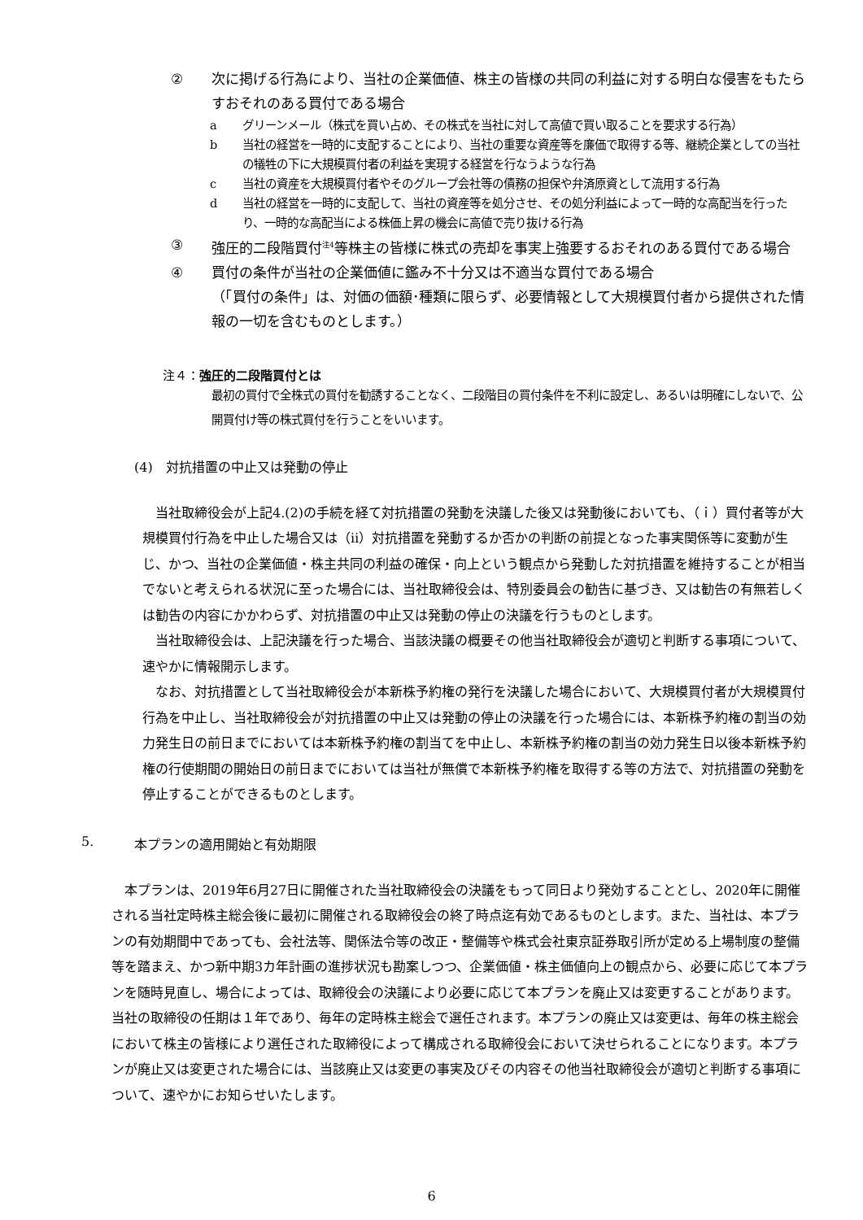② 次に掲げる行為により、当社の企業価値、株主の皆様の共同の利益に対する明白な侵害をもたらすおそれのある買付である場合
a グリーンメール（株式を買い占め、その株式を当社に対して高値で買い取ることを要求する行為）
b 当社の経営を一時的に支配することにより、当社の重要な資産等を廉価で取得する等、継続企業としての当社の犠牲の下に大規模買付者の利益を実現する経営を行なうような行為
c 当社の資産を大規模買付者やそのグループ会社等の債務の担保や弁済原資として流用する行為
d 当社の経営を一時的に支配して、当社の資産等を処分させ、その処分利益によって一時的な高配当を行ったり、一時的な高配当による株価上昇の機会に高値で売り抜ける行為
③ 強圧的二段階買付<sup>注4</sup>等株主の皆様に株式の売却を事実上強要するおそれのある買付である場合
④ 買付の条件が当社の企業価値に鑑み不十分又は不適当な買付である場合
（「買付の条件」は、対価の価額･種類に限らず、必要情報として大規模買付者から提供された情報の一切を含むものとします。）
注４：強圧的二段階買付とは
最初の買付で全株式の買付を勧誘することなく、二段階目の買付条件を不利に設定し、あるいは明確にしないで、公開買付け等の株式買付を行うことをいいます。
(4)　対抗措置の中止又は発動の停止
　当社取締役会が上記4.(2)の手続を経て対抗措置の発動を決議した後又は発動後においても、（ｉ）買付者等が大規模買付行為を中止した場合又は（ⅱ）対抗措置を発動するか否かの判断の前提となった事実関係等に変動が生じ、かつ、当社の企業価値・株主共同の利益の確保・向上という観点から発動した対抗措置を維持することが相当でないと考えられる状況に至った場合には、当社取締役会は、特別委員会の勧告に基づき、又は勧告の有無若しくは勧告の内容にかかわらず、対抗措置の中止又は発動の停止の決議を行うものとします。
　当社取締役会は、上記決議を行った場合、当該決議の概要その他当社取締役会が適切と判断する事項について、速やかに情報開示します。
　なお、対抗措置として当社取締役会が本新株予約権の発行を決議した場合において、大規模買付者が大規模買付行為を中止し、当社取締役会が対抗措置の中止又は発動の停止の決議を行った場合には、本新株予約権の割当の効力発生日の前日までにおいては本新株予約権の割当てを中止し、本新株予約権の割当の効力発生日以後本新株予約権の行使期間の開始日の前日までにおいては当社が無償で本新株予約権を取得する等の方法で、対抗措置の発動を停止することができるものとします。
5. 本プランの適用開始と有効期限
　本プランは、2019年6月27日に開催された当社取締役会の決議をもって同日より発効することとし、2020年に開催される当社定時株主総会後に最初に開催される取締役会の終了時点迄有効であるものとします。また、当社は、本プランの有効期間中であっても、会社法等、関係法令等の改正・整備等や株式会社東京証券取引所が定める上場制度の整備等を踏まえ、かつ新中期3カ年計画の進捗状況も勘案しつつ、企業価値・株主価値向上の観点から、必要に応じて本プランを随時見直し、場合によっては、取締役会の決議により必要に応じて本プランを廃止又は変更することがあります。当社の取締役の任期は１年であり、毎年の定時株主総会で選任されます。本プランの廃止又は変更は、毎年の株主総会において株主の皆様により選任された取締役によって構成される取締役会において決せられることになります。本プランが廃止又は変更された場合には、当該廃止又は変更の事実及びその内容その他当社取締役会が適切と判断する事項について、速やかにお知らせいたします。
6